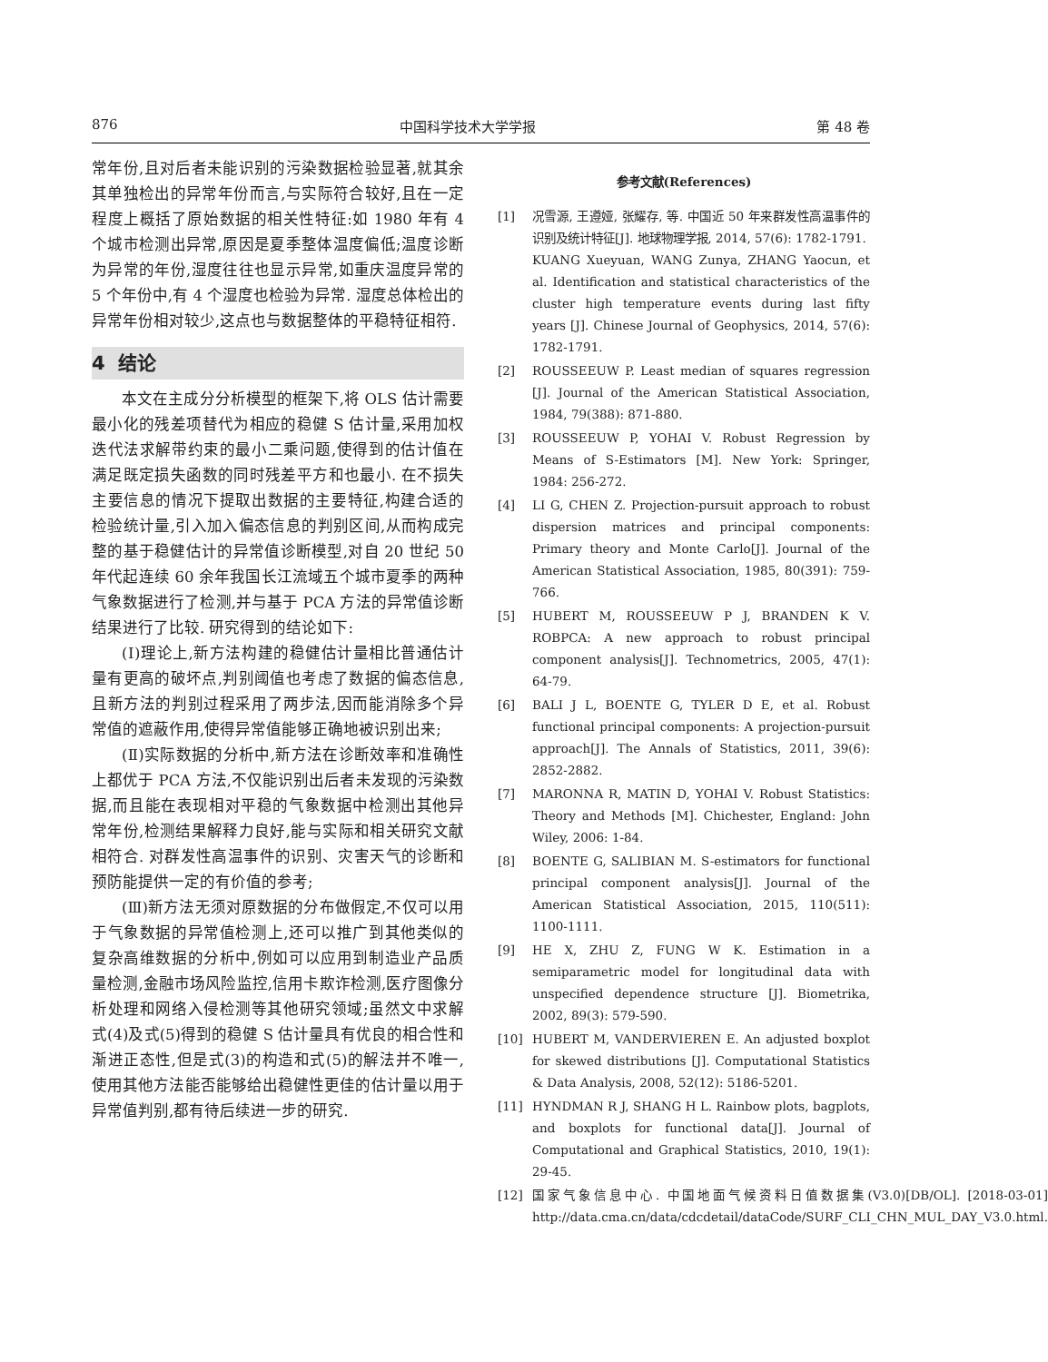876 中国科学技术大学学报 第 48 卷
常年份,且对后者未能识别的污染数据检验显著,就其余其单独检出的异常年份而言,与实际符合较好,且在一定程度上概括了原始数据的相关性特征:如 1980 年有 4 个城市检测出异常,原因是夏季整体温度偏低;温度诊断为异常的年份,湿度往往也显示异常,如重庆温度异常的 5 个年份中,有 4 个湿度也检验为异常. 湿度总体检出的异常年份相对较少,这点也与数据整体的平稳特征相符.
4 结论
本文在主成分分析模型的框架下,将 OLS 估计需要最小化的残差项替代为相应的稳健 S 估计量,采用加权迭代法求解带约束的最小二乘问题,使得到的估计值在满足既定损失函数的同时残差平方和也最小. 在不损失主要信息的情况下提取出数据的主要特征,构建合适的检验统计量,引入加入偏态信息的判别区间,从而构成完整的基于稳健估计的异常值诊断模型,对自 20 世纪 50 年代起连续 60 余年我国长江流域五个城市夏季的两种气象数据进行了检测,并与基于 PCA 方法的异常值诊断结果进行了比较. 研究得到的结论如下:
(Ⅰ)理论上,新方法构建的稳健估计量相比普通估计量有更高的破坏点,判别阈值也考虑了数据的偏态信息,且新方法的判别过程采用了两步法,因而能消除多个异常值的遮蔽作用,使得异常值能够正确地被识别出来;
(Ⅱ)实际数据的分析中,新方法在诊断效率和准确性上都优于 PCA 方法,不仅能识别出后者未发现的污染数据,而且能在表现相对平稳的气象数据中检测出其他异常年份,检测结果解释力良好,能与实际和相关研究文献相符合. 对群发性高温事件的识别、灾害天气的诊断和预防能提供一定的有价值的参考;
(Ⅲ)新方法无须对原数据的分布做假定,不仅可以用于气象数据的异常值检测上,还可以推广到其他类似的复杂高维数据的分析中,例如可以应用到制造业产品质量检测,金融市场风险监控,信用卡欺诈检测,医疗图像分析处理和网络入侵检测等其他研究领域;虽然文中求解式(4)及式(5)得到的稳健 S 估计量具有优良的相合性和渐进正态性,但是式(3)的构造和式(5)的解法并不唯一,使用其他方法能否能够给出稳健性更佳的估计量以用于异常值判别,都有待后续进一步的研究.
参考文献(References)
[1] 况雪源, 王遵娅, 张耀存, 等. 中国近 50 年来群发性高温事件的识别及统计特征[J]. 地球物理学报, 2014, 57(6): 1782-1791.
KUANG Xueyuan, WANG Zunya, ZHANG Yaocun, et al. Identification and statistical characteristics of the cluster high temperature events during last fifty years [J]. Chinese Journal of Geophysics, 2014, 57(6): 1782-1791.
[2] ROUSSEEUW P. Least median of squares regression [J]. Journal of the American Statistical Association, 1984, 79(388): 871-880.
[3] ROUSSEEUW P, YOHAI V. Robust Regression by Means of S-Estimators [M]. New York: Springer, 1984: 256-272.
[4] LI G, CHEN Z. Projection-pursuit approach to robust dispersion matrices and principal components: Primary theory and Monte Carlo[J]. Journal of the American Statistical Association, 1985, 80(391): 759-766.
[5] HUBERT M, ROUSSEEUW P J, BRANDEN K V. ROBPCA: A new approach to robust principal component analysis[J]. Technometrics, 2005, 47(1): 64-79.
[6] BALI J L, BOENTE G, TYLER D E, et al. Robust functional principal components: A projection-pursuit approach[J]. The Annals of Statistics, 2011, 39(6): 2852-2882.
[7] MARONNA R, MATIN D, YOHAI V. Robust Statistics: Theory and Methods [M]. Chichester, England: John Wiley, 2006: 1-84.
[8] BOENTE G, SALIBIAN M. S-estimators for functional principal component analysis[J]. Journal of the American Statistical Association, 2015, 110(511): 1100-1111.
[9] HE X, ZHU Z, FUNG W K. Estimation in a semiparametric model for longitudinal data with unspecified dependence structure [J]. Biometrika, 2002, 89(3): 579-590.
[10] HUBERT M, VANDERVIEREN E. An adjusted boxplot for skewed distributions [J]. Computational Statistics & Data Analysis, 2008, 52(12): 5186-5201.
[11] HYNDMAN R J, SHANG H L. Rainbow plots, bagplots, and boxplots for functional data[J]. Journal of Computational and Graphical Statistics, 2010, 19(1): 29-45.
[12] 国家气象信息中心. 中国地面气候资料日值数据集(V3.0)[DB/OL]. [2018-03-01] http://data.cma.cn/data/cdcdetail/dataCode/SURF_CLI_CHN_MUL_DAY_V3.0.html.